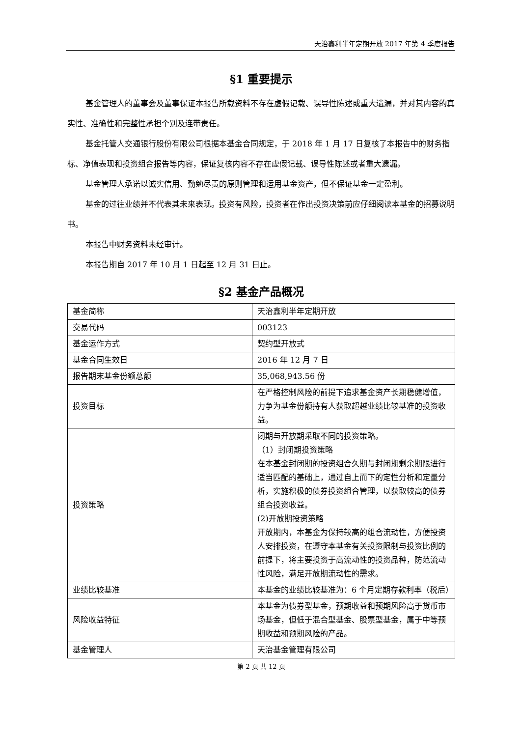天治鑫利半年定期开放 2017 年第 4 季度报告
§1 重要提示
基金管理人的董事会及董事保证本报告所载资料不存在虚假记载、误导性陈述或重大遗漏，并对其内容的真实性、准确性和完整性承担个别及连带责任。
基金托管人交通银行股份有限公司根据本基金合同规定，于 2018 年 1 月 17 日复核了本报告中的财务指标、净值表现和投资组合报告等内容，保证复核内容不存在虚假记载、误导性陈述或者重大遗漏。
基金管理人承诺以诚实信用、勤勉尽责的原则管理和运用基金资产，但不保证基金一定盈利。
基金的过往业绩并不代表其未来表现。投资有风险，投资者在作出投资决策前应仔细阅读本基金的招募说明书。
本报告中财务资料未经审计。
本报告期自 2017 年 10 月 1 日起至 12 月 31 日止。
§2 基金产品概况
| 基金简称 | 天治鑫利半年定期开放 |
| 交易代码 | 003123 |
| 基金运作方式 | 契约型开放式 |
| 基金合同生效日 | 2016 年 12 月 7 日 |
| 报告期末基金份额总额 | 35,068,943.56 份 |
| 投资目标 | 在严格控制风险的前提下追求基金资产长期稳健增值，力争为基金份额持有人获取超越业绩比较基准的投资收益。 |
| 投资策略 | 闭期与开放期采取不同的投资策略。 （1）封闭期投资策略 在本基金封闭期的投资组合久期与封闭期剩余期限进行适当匹配的基础上，通过自上而下的定性分析和定量分析，实施积极的债券投资组合管理，以获取较高的债券组合投资收益。 (2)开放期投资策略 开放期内，本基金为保持较高的组合流动性，方便投资人安排投资，在遵守本基金有关投资限制与投资比例的前提下，将主要投资于高流动性的投资品种，防范流动性风险，满足开放期流动性的需求。 |
| 业绩比较基准 | 本基金的业绩比较基准为：6 个月定期存款利率（税后） |
| 风险收益特征 | 本基金为债券型基金，预期收益和预期风险高于货币市场基金，但低于混合型基金、股票型基金，属于中等预期收益和预期风险的产品。 |
| 基金管理人 | 天治基金管理有限公司 |
第 2 页 共 12 页